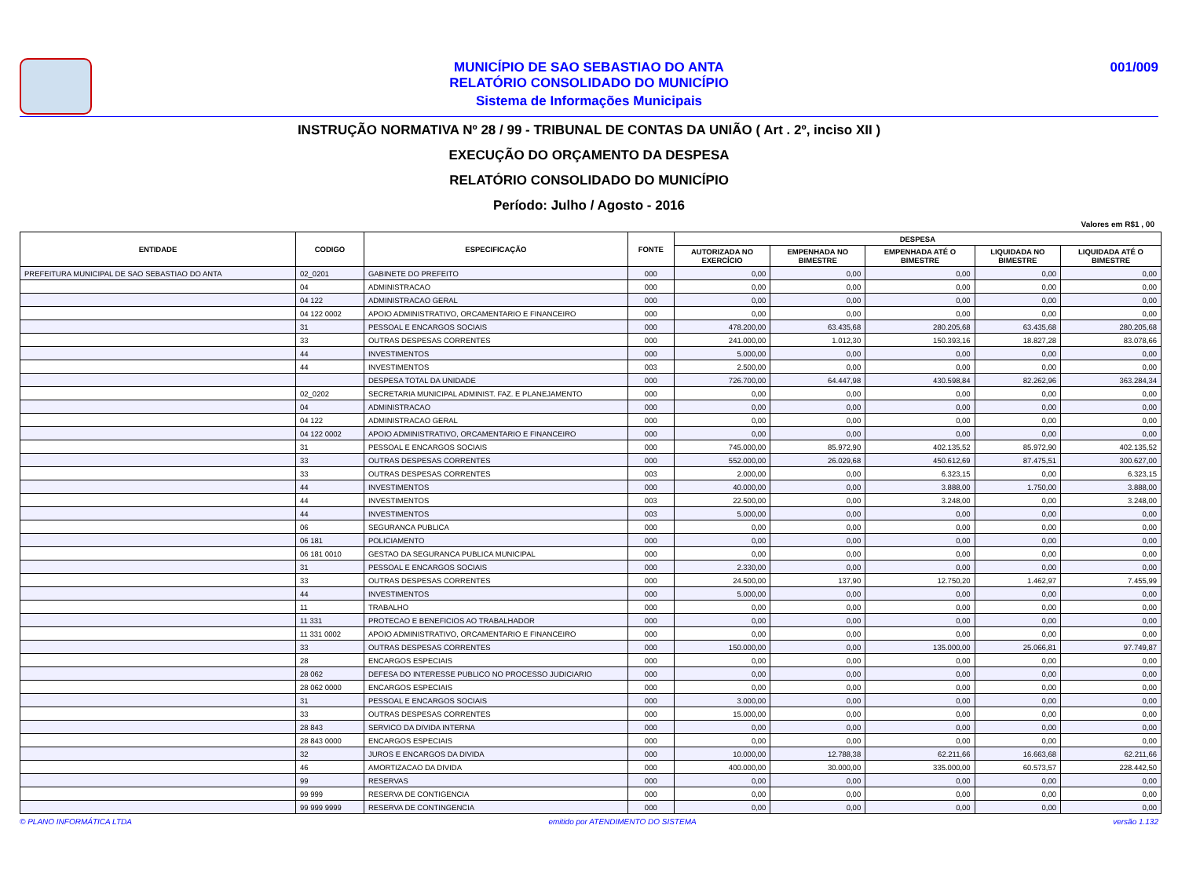MUNICÍPIO DE SAO SEBASTIAO DO ANTA
RELATÓRIO CONSOLIDADO DO MUNICÍPIO
Sistema de Informações Municipais
001/009
INSTRUÇÃO NORMATIVA Nº 28 / 99 - TRIBUNAL DE CONTAS DA UNIÃO ( Art . 2º, inciso XII )
EXECUÇÃO DO ORÇAMENTO DA DESPESA
RELATÓRIO CONSOLIDADO DO MUNICÍPIO
Período: Julho / Agosto - 2016
Valores em R$1 , 00
| ENTIDADE | CODIGO | ESPECIFICAÇÃO | FONTE | DESPESA | | | | |
| --- | --- | --- | --- | --- | --- | --- | --- | --- |
| | | | | AUTORIZADA NO EXERCÍCIO | EMPENHADA NO BIMESTRE | EMPENHADA ATÉ O BIMESTRE | LIQUIDADA NO BIMESTRE | LIQUIDADA ATÉ O BIMESTRE |
| PREFEITURA MUNICIPAL DE SAO SEBASTIAO DO ANTA | 02_0201 | GABINETE DO PREFEITO | 000 | 0,00 | 0,00 | 0,00 | 0,00 | 0,00 |
| | 04 | ADMINISTRACAO | 000 | 0,00 | 0,00 | 0,00 | 0,00 | 0,00 |
| | 04 122 | ADMINISTRACAO GERAL | 000 | 0,00 | 0,00 | 0,00 | 0,00 | 0,00 |
| | 04 122 0002 | APOIO ADMINISTRATIVO, ORCAMENTARIO E FINANCEIRO | 000 | 0,00 | 0,00 | 0,00 | 0,00 | 0,00 |
| | 31 | PESSOAL E ENCARGOS SOCIAIS | 000 | 478.200,00 | 63.435,68 | 280.205,68 | 63.435,68 | 280.205,68 |
| | 33 | OUTRAS DESPESAS CORRENTES | 000 | 241.000,00 | 1.012,30 | 150.393,16 | 18.827,28 | 83.078,66 |
| | 44 | INVESTIMENTOS | 000 | 5.000,00 | 0,00 | 0,00 | 0,00 | 0,00 |
| | 44 | INVESTIMENTOS | 003 | 2.500,00 | 0,00 | 0,00 | 0,00 | 0,00 |
| | | DESPESA TOTAL DA UNIDADE | 000 | 726.700,00 | 64.447,98 | 430.598,84 | 82.262,96 | 363.284,34 |
| | 02_0202 | SECRETARIA MUNICIPAL ADMINIST. FAZ. E PLANEJAMENTO | 000 | 0,00 | 0,00 | 0,00 | 0,00 | 0,00 |
| | 04 | ADMINISTRACAO | 000 | 0,00 | 0,00 | 0,00 | 0,00 | 0,00 |
| | 04 122 | ADMINISTRACAO GERAL | 000 | 0,00 | 0,00 | 0,00 | 0,00 | 0,00 |
| | 04 122 0002 | APOIO ADMINISTRATIVO, ORCAMENTARIO E FINANCEIRO | 000 | 0,00 | 0,00 | 0,00 | 0,00 | 0,00 |
| | 31 | PESSOAL E ENCARGOS SOCIAIS | 000 | 745.000,00 | 85.972,90 | 402.135,52 | 85.972,90 | 402.135,52 |
| | 33 | OUTRAS DESPESAS CORRENTES | 000 | 552.000,00 | 26.029,68 | 450.612,69 | 87.475,51 | 300.627,00 |
| | 33 | OUTRAS DESPESAS CORRENTES | 003 | 2.000,00 | 0,00 | 6.323,15 | 0,00 | 6.323,15 |
| | 44 | INVESTIMENTOS | 000 | 40.000,00 | 0,00 | 3.888,00 | 1.750,00 | 3.888,00 |
| | 44 | INVESTIMENTOS | 003 | 22.500,00 | 0,00 | 3.248,00 | 0,00 | 3.248,00 |
| | 44 | INVESTIMENTOS | 003 | 5.000,00 | 0,00 | 0,00 | 0,00 | 0,00 |
| | 06 | SEGURANCA PUBLICA | 000 | 0,00 | 0,00 | 0,00 | 0,00 | 0,00 |
| | 06 181 | POLICIAMENTO | 000 | 0,00 | 0,00 | 0,00 | 0,00 | 0,00 |
| | 06 181 0010 | GESTAO DA SEGURANCA PUBLICA MUNICIPAL | 000 | 0,00 | 0,00 | 0,00 | 0,00 | 0,00 |
| | 31 | PESSOAL E ENCARGOS SOCIAIS | 000 | 2.330,00 | 0,00 | 0,00 | 0,00 | 0,00 |
| | 33 | OUTRAS DESPESAS CORRENTES | 000 | 24.500,00 | 137,90 | 12.750,20 | 1.462,97 | 7.455,99 |
| | 44 | INVESTIMENTOS | 000 | 5.000,00 | 0,00 | 0,00 | 0,00 | 0,00 |
| | 11 | TRABALHO | 000 | 0,00 | 0,00 | 0,00 | 0,00 | 0,00 |
| | 11 331 | PROTECAO E BENEFICIOS AO TRABALHADOR | 000 | 0,00 | 0,00 | 0,00 | 0,00 | 0,00 |
| | 11 331 0002 | APOIO ADMINISTRATIVO, ORCAMENTARIO E FINANCEIRO | 000 | 0,00 | 0,00 | 0,00 | 0,00 | 0,00 |
| | 33 | OUTRAS DESPESAS CORRENTES | 000 | 150.000,00 | 0,00 | 135.000,00 | 25.066,81 | 97.749,87 |
| | 28 | ENCARGOS ESPECIAIS | 000 | 0,00 | 0,00 | 0,00 | 0,00 | 0,00 |
| | 28 062 | DEFESA DO INTERESSE PUBLICO NO PROCESSO JUDICIARIO | 000 | 0,00 | 0,00 | 0,00 | 0,00 | 0,00 |
| | 28 062 0000 | ENCARGOS ESPECIAIS | 000 | 0,00 | 0,00 | 0,00 | 0,00 | 0,00 |
| | 31 | PESSOAL E ENCARGOS SOCIAIS | 000 | 3.000,00 | 0,00 | 0,00 | 0,00 | 0,00 |
| | 33 | OUTRAS DESPESAS CORRENTES | 000 | 15.000,00 | 0,00 | 0,00 | 0,00 | 0,00 |
| | 28 843 | SERVICO DA DIVIDA INTERNA | 000 | 0,00 | 0,00 | 0,00 | 0,00 | 0,00 |
| | 28 843 0000 | ENCARGOS ESPECIAIS | 000 | 0,00 | 0,00 | 0,00 | 0,00 | 0,00 |
| | 32 | JUROS E ENCARGOS DA DIVIDA | 000 | 10.000,00 | 12.788,38 | 62.211,66 | 16.663,68 | 62.211,66 |
| | 46 | AMORTIZACAO DA DIVIDA | 000 | 400.000,00 | 30.000,00 | 335.000,00 | 60.573,57 | 228.442,50 |
| | 99 | RESERVAS | 000 | 0,00 | 0,00 | 0,00 | 0,00 | 0,00 |
| | 99 999 | RESERVA DE CONTIGENCIA | 000 | 0,00 | 0,00 | 0,00 | 0,00 | 0,00 |
| | 99 999 9999 | RESERVA DE CONTINGENCIA | 000 | 0,00 | 0,00 | 0,00 | 0,00 | 0,00 |
© PLANO INFORMÁTICA LTDA emitido por ATENDIMENTO DO SISTEMA versão 1.132